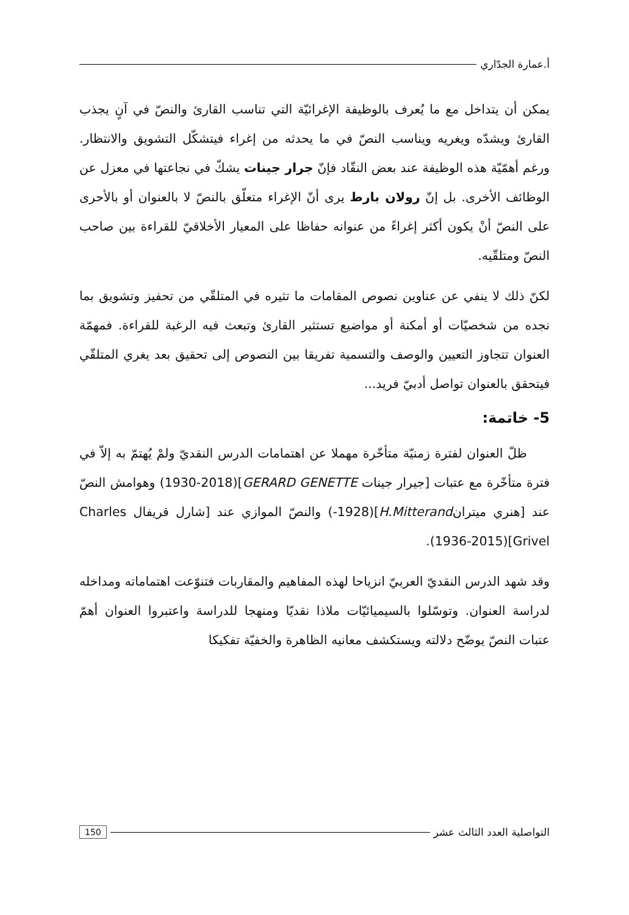أ.عمارة الجدّاري
يمكن أن يتداخل مع ما يُعرف بالوظيفة الإغرائيّة التي تناسب القارئ والنصّ في آنٍ يجذب القارئ ويشدّه ويغريه ويناسب النصّ في ما يحدثه من إغراء فيتشكّل التشويق والانتظار. ورغم أهمّيّة هذه الوظيفة عند بعض النقّاد فإنّ جرار جينات يشكّ في نجاعتها في معزل عن الوظائف الأخرى. بل إنّ رولان بارط يرى أنّ الإغراء متعلّق بالنصّ لا بالعنوان أو بالأحرى على النصّ أنْ يكون أكثر إغراءً من عنوانه حفاظا على المعيار الأخلاقيّ للقراءة بين صاحب النصّ ومتلقّيه.
لكنّ ذلك لا ينفي عن عناوين نصوص المقامات ما تثيره في المتلقّي من تحفيز وتشويق بما نجده من شخصيّات أو أمكنة أو مواضيع تستثير القارئ وتبعث فيه الرغبة للقراءة. فمهمّة العنوان تتجاوز التعيين والوصف والتسمية تفريقا بين النصوص إلى تحقيق بعد يغري المتلقّي فيتحقق بالعنوان تواصل أدبيّ فريد...
5- خاتمة:
ظلّ العنوان لفترة زمنيّة متأخّرة مهملا عن اهتمامات الدرس النقديّ ولمْ يُهتمّ به إلاّ في فترة متأخّرة مع عتبات [جيرار جينات GERARD GENETTE](1930-2018) وهوامش النصّ عند [هنري ميترانH.Mitterand](1928-) والنصّ الموازي عند [شارل قريفال Charles Grivel](1936-2015).
وقد شهد الدرس النقديّ العربيّ انزياحا لهذه المفاهيم والمقاربات فتنوّعت اهتماماته ومداخله لدراسة العنوان. وتوسّلوا بالسيميائيّات ملاذا نقديّا ومنهجا للدراسة واعتبروا العنوان أهمّ عتبات النصّ يوضّح دلالته ويستكشف معانيه الظاهرة والخفيّة تفكيكا
التواصلية العدد الثالث عشر 150